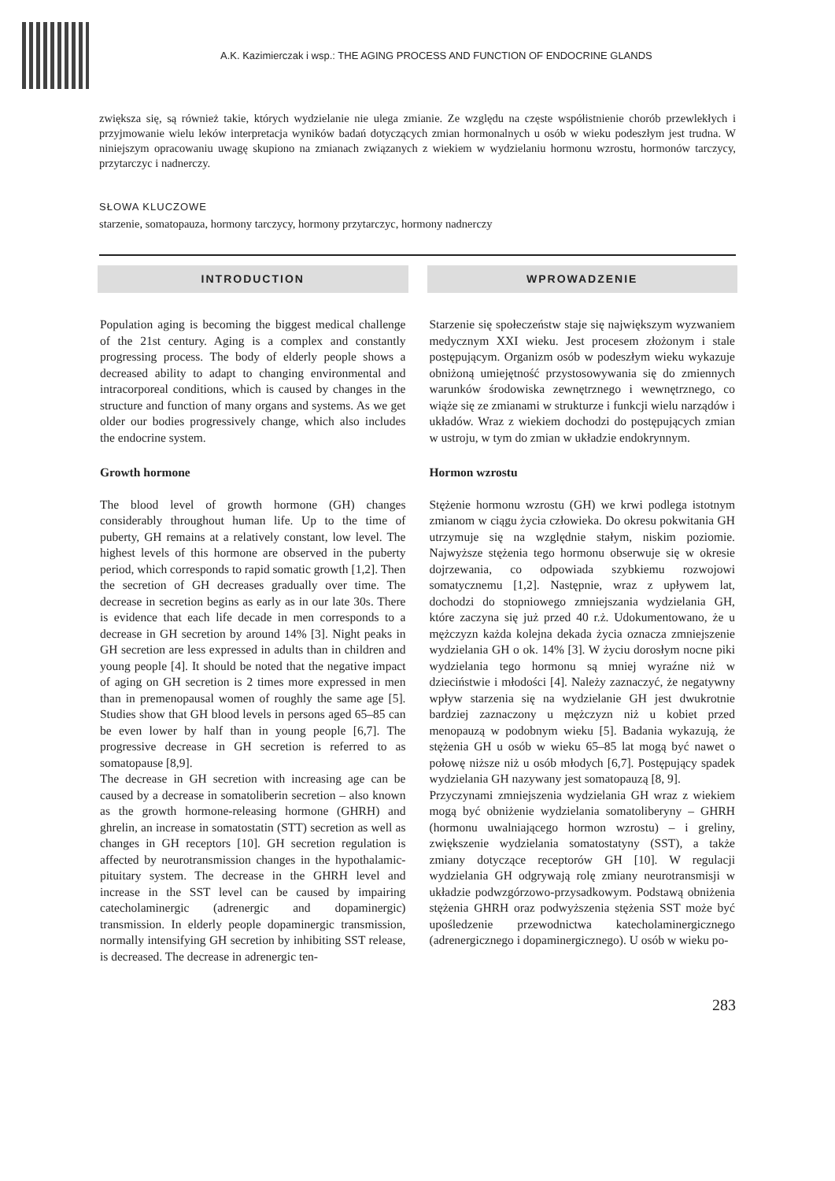A.K. Kazimierczak i wsp.: THE AGING PROCESS AND FUNCTION OF ENDOCRINE GLANDS
zwiększa się, są również takie, których wydzielanie nie ulega zmianie. Ze względu na częste współistnienie chorób przewlekłych i przyjmowanie wielu leków interpretacja wyników badań dotyczących zmian hormonalnych u osób w wieku podeszłym jest trudna. W niniejszym opracowaniu uwagę skupiono na zmianach związanych z wiekiem w wydzielaniu hormonu wzrostu, hormonów tarczycy, przytarczyc i nadnerczy.
SŁOWA KLUCZOWE
starzenie, somatopauza, hormony tarczycy, hormony przytarczyc, hormony nadnerczy
INTRODUCTION
Population aging is becoming the biggest medical challenge of the 21st century. Aging is a complex and constantly progressing process. The body of elderly people shows a decreased ability to adapt to changing environmental and intracorporeal conditions, which is caused by changes in the structure and function of many organs and systems. As we get older our bodies progressively change, which also includes the endocrine system.
Growth hormone
The blood level of growth hormone (GH) changes considerably throughout human life. Up to the time of puberty, GH remains at a relatively constant, low level. The highest levels of this hormone are observed in the puberty period, which corresponds to rapid somatic growth [1,2]. Then the secretion of GH decreases gradually over time. The decrease in secretion begins as early as in our late 30s. There is evidence that each life decade in men corresponds to a decrease in GH secretion by around 14% [3]. Night peaks in GH secretion are less expressed in adults than in children and young people [4]. It should be noted that the negative impact of aging on GH secretion is 2 times more expressed in men than in premenopausal women of roughly the same age [5]. Studies show that GH blood levels in persons aged 65–85 can be even lower by half than in young people [6,7]. The progressive decrease in GH secretion is referred to as somatopause [8,9].
The decrease in GH secretion with increasing age can be caused by a decrease in somatoliberin secretion – also known as the growth hormone-releasing hormone (GHRH) and ghrelin, an increase in somatostatin (STT) secretion as well as changes in GH receptors [10]. GH secretion regulation is affected by neurotransmission changes in the hypothalamic-pituitary system. The decrease in the GHRH level and increase in the SST level can be caused by impairing catecholaminergic (adrenergic and dopaminergic) transmission. In elderly people dopaminergic transmission, normally intensifying GH secretion by inhibiting SST release, is decreased. The decrease in adrenergic ten-
WPROWADZENIE
Starzenie się społeczeństw staje się największym wyzwaniem medycznym XXI wieku. Jest procesem złożonym i stale postępującym. Organizm osób w podeszłym wieku wykazuje obniżoną umiejętność przystosowywania się do zmiennych warunków środowiska zewnętrznego i wewnętrznego, co wiąże się ze zmianami w strukturze i funkcji wielu narządów i układów. Wraz z wiekiem dochodzi do postępujących zmian w ustroju, w tym do zmian w układzie endokrynnym.
Hormon wzrostu
Stężenie hormonu wzrostu (GH) we krwi podlega istotnym zmianom w ciągu życia człowieka. Do okresu pokwitania GH utrzymuje się na względnie stałym, niskim poziomie. Najwyższe stężenia tego hormonu obserwuje się w okresie dojrzewania, co odpowiada szybkiemu rozwojowi somatycznemu [1,2]. Następnie, wraz z upływem lat, dochodzi do stopniowego zmniejszania wydzielania GH, które zaczyna się już przed 40 r.ż. Udokumentowano, że u mężczyzn każda kolejna dekada życia oznacza zmniejszenie wydzielania GH o ok. 14% [3]. W życiu dorosłym nocne piki wydzielania tego hormonu są mniej wyraźne niż w dzieciństwie i młodości [4]. Należy zaznaczyć, że negatywny wpływ starzenia się na wydzielanie GH jest dwukrotnie bardziej zaznaczony u mężczyzn niż u kobiet przed menopauzą w podobnym wieku [5]. Badania wykazują, że stężenia GH u osób w wieku 65–85 lat mogą być nawet o połowę niższe niż u osób młodych [6,7]. Postępujący spadek wydzielania GH nazywany jest somatopauzą [8, 9].
Przyczynami zmniejszenia wydzielania GH wraz z wiekiem mogą być obniżenie wydzielania somatoliberyny – GHRH (hormonu uwalniającego hormon wzrostu) – i greliny, zwiększenie wydzielania somatostatyny (SST), a także zmiany dotyczące receptorów GH [10]. W regulacji wydzielania GH odgrywają rolę zmiany neurotransmisji w układzie podwzgórzowo-przysadkowym. Podstawą obniżenia stężenia GHRH oraz podwyższenia stężenia SST może być upośledzenie przewodnictwa katecholaminergicznego (adrenergicznego i dopaminergicznego). U osób w wieku po-
283